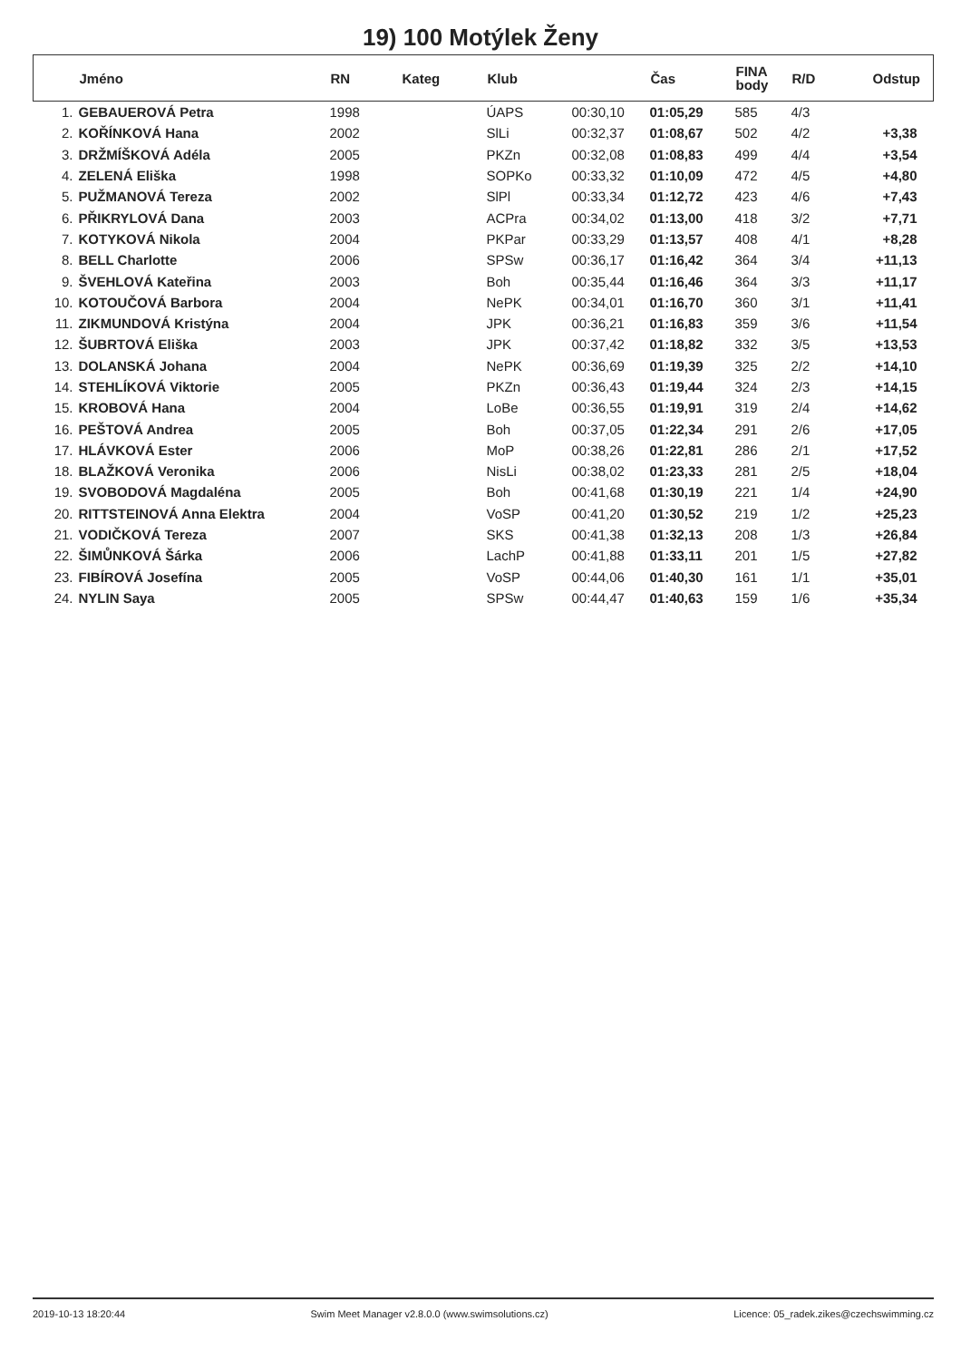19) 100 Motýlek Ženy
| | Jméno | RN | Kateg | Klub | | Čas | FINA body | R/D | Odstup |
| --- | --- | --- | --- | --- | --- | --- | --- | --- | --- |
| 1. | GEBAUEROVÁ Petra | 1998 | | ÚAPS | 00:30,10 | 01:05,29 | 585 | 4/3 | |
| 2. | KOŘÍNKOVÁ Hana | 2002 | | SlLi | 00:32,37 | 01:08,67 | 502 | 4/2 | +3,38 |
| 3. | DRŽMÍŠKOVÁ Adéla | 2005 | | PKZn | 00:32,08 | 01:08,83 | 499 | 4/4 | +3,54 |
| 4. | ZELENÁ Eliška | 1998 | | SOPKo | 00:33,32 | 01:10,09 | 472 | 4/5 | +4,80 |
| 5. | PUŽMANOVÁ Tereza | 2002 | | SlPl | 00:33,34 | 01:12,72 | 423 | 4/6 | +7,43 |
| 6. | PŘIKRYLOVÁ Dana | 2003 | | ACPra | 00:34,02 | 01:13,00 | 418 | 3/2 | +7,71 |
| 7. | KOTYKOVÁ Nikola | 2004 | | PKPar | 00:33,29 | 01:13,57 | 408 | 4/1 | +8,28 |
| 8. | BELL Charlotte | 2006 | | SPSw | 00:36,17 | 01:16,42 | 364 | 3/4 | +11,13 |
| 9. | ŠVEHLOVÁ Kateřina | 2003 | | Boh | 00:35,44 | 01:16,46 | 364 | 3/3 | +11,17 |
| 10. | KOTOUČOVÁ Barbora | 2004 | | NePK | 00:34,01 | 01:16,70 | 360 | 3/1 | +11,41 |
| 11. | ZIKMUNDOVÁ Kristýna | 2004 | | JPK | 00:36,21 | 01:16,83 | 359 | 3/6 | +11,54 |
| 12. | ŠUBRTOVÁ Eliška | 2003 | | JPK | 00:37,42 | 01:18,82 | 332 | 3/5 | +13,53 |
| 13. | DOLANSKÁ Johana | 2004 | | NePK | 00:36,69 | 01:19,39 | 325 | 2/2 | +14,10 |
| 14. | STEHLÍKOVÁ Viktorie | 2005 | | PKZn | 00:36,43 | 01:19,44 | 324 | 2/3 | +14,15 |
| 15. | KROBOVÁ Hana | 2004 | | LoBe | 00:36,55 | 01:19,91 | 319 | 2/4 | +14,62 |
| 16. | PEŠTOVÁ Andrea | 2005 | | Boh | 00:37,05 | 01:22,34 | 291 | 2/6 | +17,05 |
| 17. | HLÁVKOVÁ Ester | 2006 | | MoP | 00:38,26 | 01:22,81 | 286 | 2/1 | +17,52 |
| 18. | BLAŽKOVÁ Veronika | 2006 | | NisLi | 00:38,02 | 01:23,33 | 281 | 2/5 | +18,04 |
| 19. | SVOBODOVÁ Magdaléna | 2005 | | Boh | 00:41,68 | 01:30,19 | 221 | 1/4 | +24,90 |
| 20. | RITTSTEINOVÁ Anna Elektra | 2004 | | VoSP | 00:41,20 | 01:30,52 | 219 | 1/2 | +25,23 |
| 21. | VODIČKOVÁ Tereza | 2007 | | SKS | 00:41,38 | 01:32,13 | 208 | 1/3 | +26,84 |
| 22. | ŠIMŮNKOVÁ Šárka | 2006 | | LachP | 00:41,88 | 01:33,11 | 201 | 1/5 | +27,82 |
| 23. | FIBÍROVÁ Josefína | 2005 | | VoSP | 00:44,06 | 01:40,30 | 161 | 1/1 | +35,01 |
| 24. | NYLIN Saya | 2005 | | SPSw | 00:44,47 | 01:40,63 | 159 | 1/6 | +35,34 |
2019-10-13 18:20:44 Swim Meet Manager v2.8.0.0 (www.swimsolutions.cz) Licence: 05_radek.zikes@czechswimming.cz